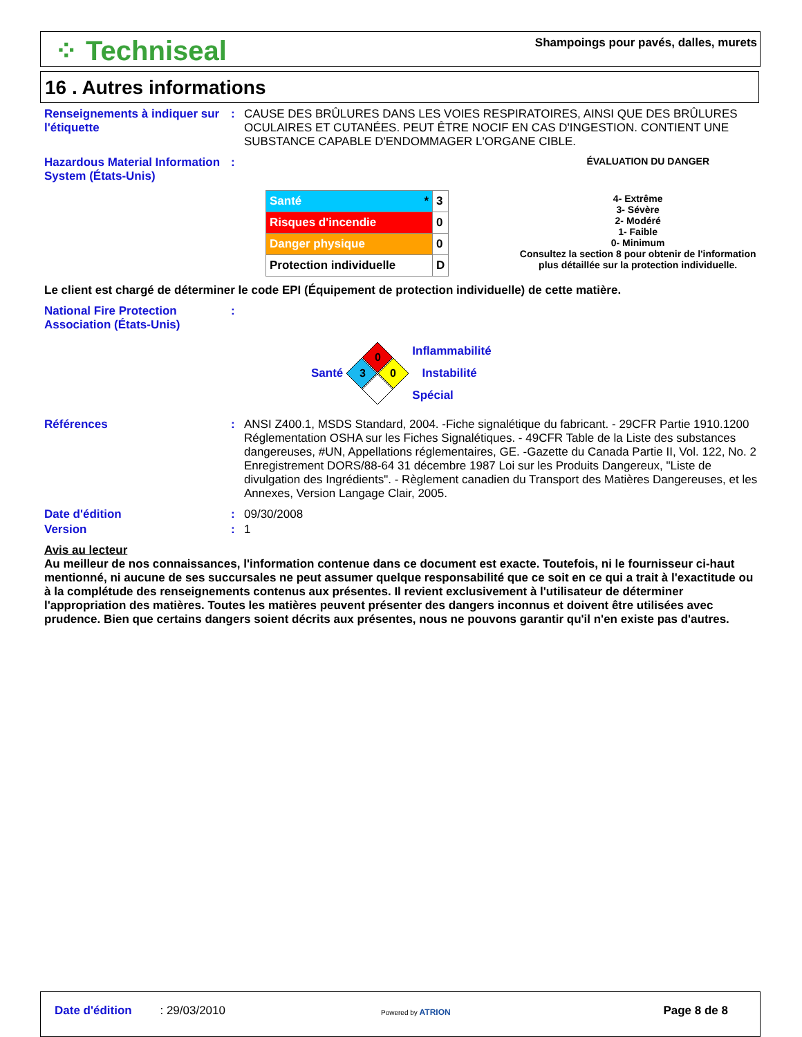⁘ Techniseal
Shampoings pour pavés, dalles, murets
16 . Autres informations
Renseignements à indiquer sur l'étiquette
: CAUSE DES BRÛLURES DANS LES VOIES RESPIRATOIRES, AINSI QUE DES BRÛLURES OCULAIRES ET CUTANÉES. PEUT ÊTRE NOCIF EN CAS D'INGESTION. CONTIENT UNE SUBSTANCE CAPABLE D'ENDOMMAGER L'ORGANE CIBLE.
Hazardous Material Information System (États-Unis)
:
ÉVALUATION DU DANGER
| Santé * | 3 |
| Risques d'incendie | 0 |
| Danger physique | 0 |
| Protection individuelle | D |
4- Extrême
3- Sévère
2- Modéré
1- Faible
0- Minimum
Consultez la section 8 pour obtenir de l'information
plus détaillée sur la protection individuelle.
Le client est chargé de déterminer le code EPI (Équipement de protection individuelle) de cette matière.
National Fire Protection Association (États-Unis)
:
Santé
0
3
0
Inflammabilité
Instabilité
Spécial
Références : ANSI Z400.1, MSDS Standard, 2004. -Fiche signalétique du fabricant. - 29CFR Partie 1910.1200 Réglementation OSHA sur les Fiches Signalétiques. - 49CFR Table de la Liste des substances dangereuses, #UN, Appellations réglementaires, GE. -Gazette du Canada Partie II, Vol. 122, No. 2 Enregistrement DORS/88-64 31 décembre 1987 Loi sur les Produits Dangereux, "Liste de divulgation des Ingrédients". - Règlement canadien du Transport des Matières Dangereuses, et les Annexes, Version Langage Clair, 2005.
Date d'édition : 09/30/2008
Version : 1
Avis au lecteur
Au meilleur de nos connaissances, l'information contenue dans ce document est exacte. Toutefois, ni le fournisseur ci-haut mentionné, ni aucune de ses succursales ne peut assumer quelque responsabilité que ce soit en ce qui a trait à l'exactitude ou à la complétude des renseignements contenus aux présentes. Il revient exclusivement à l'utilisateur de déterminer l'appropriation des matières. Toutes les matières peuvent présenter des dangers inconnus et doivent être utilisées avec prudence. Bien que certains dangers soient décrits aux présentes, nous ne pouvons garantir qu'il n'en existe pas d'autres.
Date d'édition : 29/03/2010 Powered by ATRION Page 8 de 8